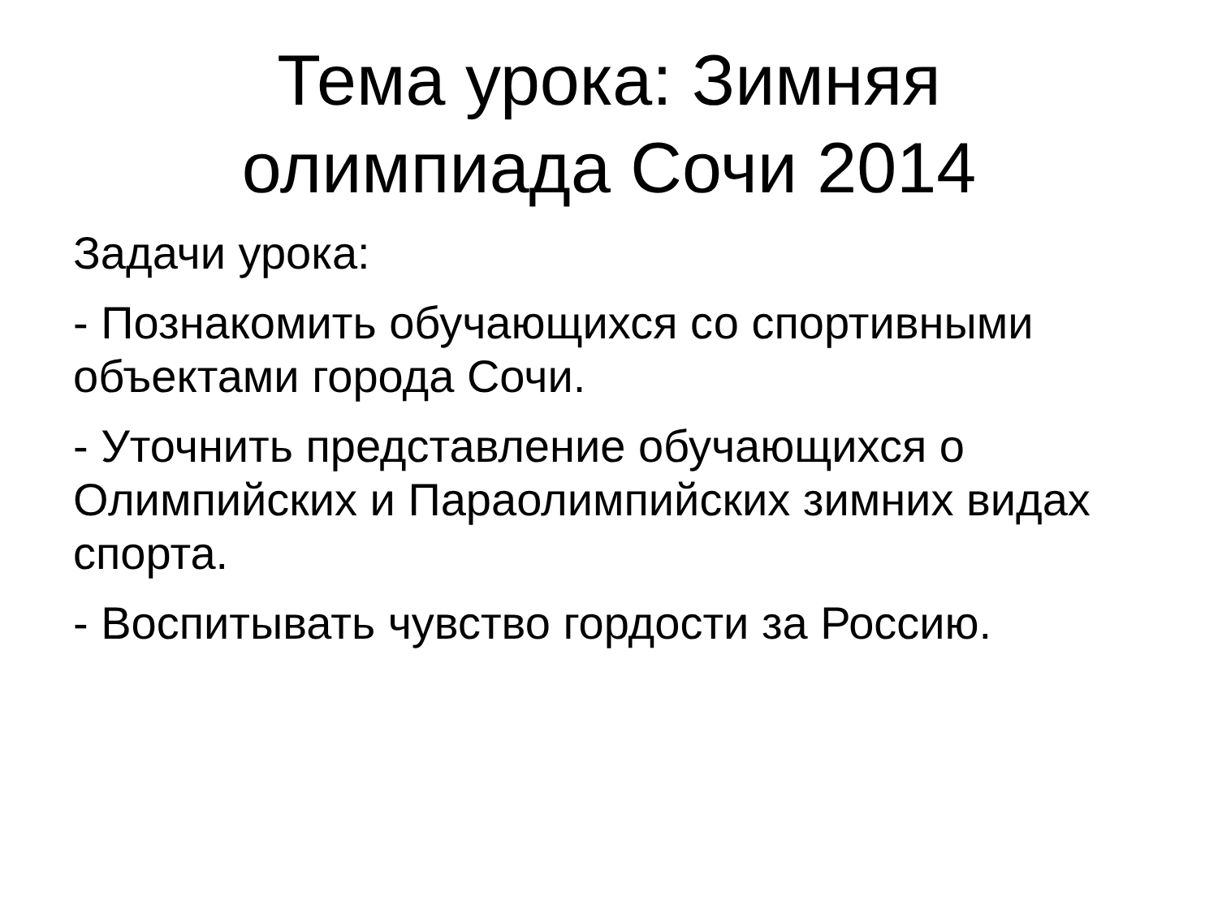Тема урока: Зимняя
олимпиада Сочи 2014
Задачи урока:
- Познакомить обучающихся со спортивными объектами города Сочи.
- Уточнить представление обучающихся о Олимпийских и Параолимпийских зимних видах спорта.
- Воспитывать чувство гордости за Россию.